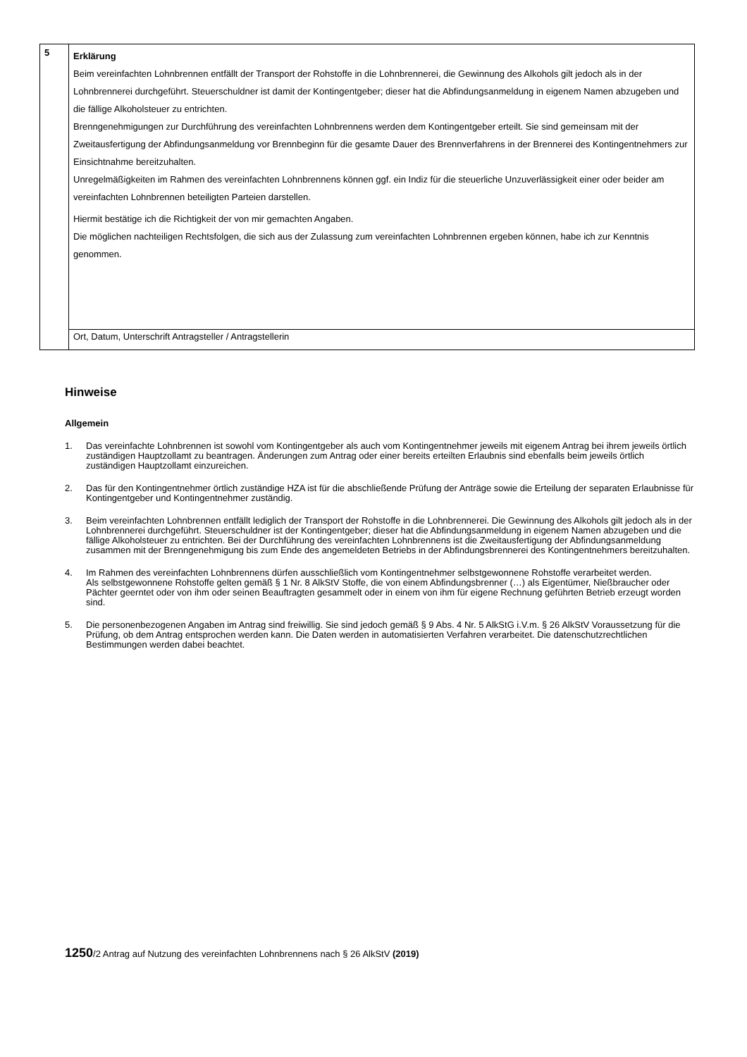| 5 | Erklärung Beim vereinfachten Lohnbrennen entfällt der Transport der Rohstoffe in die Lohnbrennerei, die Gewinnung des Alkohols gilt jedoch als in der Lohnbrennerei durchgeführt. Steuerschuldner ist damit der Kontingentgeber; dieser hat die Abfindungsanmeldung in eigenem Namen abzugeben und die fällige Alkoholsteuer zu entrichten. Brenngenehmigungen zur Durchführung des vereinfachten Lohnbrennens werden dem Kontingentgeber erteilt. Sie sind gemeinsam mit der Zweitausfertigung der Abfindungsanmeldung vor Brennbeginn für die gesamte Dauer des Brennverfahrens in der Brennerei des Kontingentnehmers zur Einsichtnahme bereitzuhalten. Unregelmäßigkeiten im Rahmen des vereinfachten Lohnbrennens können ggf. ein Indiz für die steuerliche Unzuverlässigkeit einer oder beider am vereinfachten Lohnbrennen beteiligten Parteien darstellen. Hiermit bestätige ich die Richtigkeit der von mir gemachten Angaben. Die möglichen nachteiligen Rechtsfolgen, die sich aus der Zulassung zum vereinfachten Lohnbrennen ergeben können, habe ich zur Kenntnis genommen. |
| | Ort, Datum, Unterschrift Antragsteller / Antragstellerin |
Hinweise
Allgemein
1. Das vereinfachte Lohnbrennen ist sowohl vom Kontingentgeber als auch vom Kontingentnehmer jeweils mit eigenem Antrag bei ihrem jeweils örtlich zuständigen Hauptzollamt zu beantragen. Änderungen zum Antrag oder einer bereits erteilten Erlaubnis sind ebenfalls beim jeweils örtlich zuständigen Hauptzollamt einzureichen.
2. Das für den Kontingentnehmer örtlich zuständige HZA ist für die abschließende Prüfung der Anträge sowie die Erteilung der separaten Erlaubnisse für Kontingentgeber und Kontingentnehmer zuständig.
3. Beim vereinfachten Lohnbrennen entfällt lediglich der Transport der Rohstoffe in die Lohnbrennerei. Die Gewinnung des Alkohols gilt jedoch als in der Lohnbrennerei durchgeführt. Steuerschuldner ist der Kontingentgeber; dieser hat die Abfindungsanmeldung in eigenem Namen abzugeben und die fällige Alkoholsteuer zu entrichten. Bei der Durchführung des vereinfachten Lohnbrennens ist die Zweitausfertigung der Abfindungsanmeldung zusammen mit der Brenngenehmigung bis zum Ende des angemeldeten Betriebs in der Abfindungsbrennerei des Kontingentnehmers bereitzuhalten.
4. Im Rahmen des vereinfachten Lohnbrennens dürfen ausschließlich vom Kontingentnehmer selbstgewonnene Rohstoffe verarbeitet werden.
Als selbstgewonnene Rohstoffe gelten gemäß § 1 Nr. 8 AlkStV Stoffe, die von einem Abfindungsbrenner (…) als Eigentümer, Nießbraucher oder Pächter geerntet oder von ihm oder seinen Beauftragten gesammelt oder in einem von ihm für eigene Rechnung geführten Betrieb erzeugt worden sind.
5. Die personenbezogenen Angaben im Antrag sind freiwillig. Sie sind jedoch gemäß § 9 Abs. 4 Nr. 5 AlkStG i.V.m. § 26 AlkStV Voraussetzung für die Prüfung, ob dem Antrag entsprochen werden kann. Die Daten werden in automatisierten Verfahren verarbeitet. Die datenschutzrechtlichen Bestimmungen werden dabei beachtet.
1250/2 Antrag auf Nutzung des vereinfachten Lohnbrennens nach § 26 AlkStV (2019)